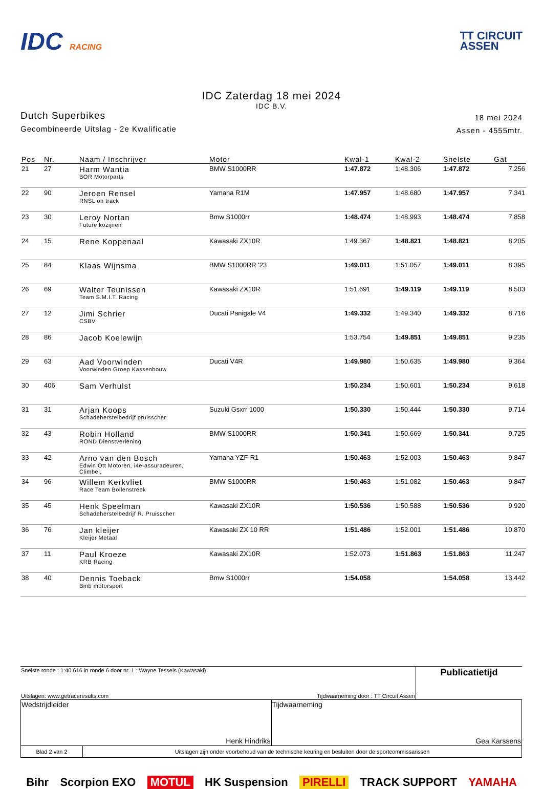IDC RACING
TT CIRCUIT
ASSEN
IDC Zaterdag 18 mei 2024
IDC B.V.
Dutch Superbikes
Gecombineerde Uitslag - 2e Kwalificatie
18 mei 2024
Assen - 4555mtr.
| Pos | Nr. | Naam / Inschrijver | Motor | Kwal-1 | Kwal-2 | Snelste | Gat |
| --- | --- | --- | --- | --- | --- | --- | --- |
| 21 | 27 | Harm Wantia BOR Motorparts | BMW S1000RR | 1:47.872 | 1:48.306 | 1:47.872 | 7.256 |
| 22 | 90 | Jeroen Rensel RNSL on track | Yamaha R1M | 1:47.957 | 1:48.680 | 1:47.957 | 7.341 |
| 23 | 30 | Leroy Nortan Future kozijnen | Bmw S1000rr | 1:48.474 | 1:48.993 | 1:48.474 | 7.858 |
| 24 | 15 | Rene Koppenaal | Kawasaki ZX10R | 1:49.367 | 1:48.821 | 1:48.821 | 8.205 |
| 25 | 84 | Klaas Wijnsma | BMW S1000RR '23 | 1:49.011 | 1:51.057 | 1:49.011 | 8.395 |
| 26 | 69 | Walter Teunissen Team S.M.I.T. Racing | Kawasaki ZX10R | 1:51.691 | 1:49.119 | 1:49.119 | 8.503 |
| 27 | 12 | Jimi Schrier CSBV | Ducati Panigale V4 | 1:49.332 | 1:49.340 | 1:49.332 | 8.716 |
| 28 | 86 | Jacob Koelewijn | | 1:53.754 | 1:49.851 | 1:49.851 | 9.235 |
| 29 | 63 | Aad Voorwinden Voorwinden Groep Kassenbouw | Ducati V4R | 1:49.980 | 1:50.635 | 1:49.980 | 9.364 |
| 30 | 406 | Sam Verhulst | | 1:50.234 | 1:50.601 | 1:50.234 | 9.618 |
| 31 | 31 | Arjan Koops Schadeherstelbedrijf pruisscher | Suzuki Gsxrr 1000 | 1:50.330 | 1:50.444 | 1:50.330 | 9.714 |
| 32 | 43 | Robin Holland ROND Dienstverlening | BMW S1000RR | 1:50.341 | 1:50.669 | 1:50.341 | 9.725 |
| 33 | 42 | Arno van den Bosch Edwin Ott Motoren, i4e-assuradeuren, Climbel, | Yamaha YZF-R1 | 1:50.463 | 1:52.003 | 1:50.463 | 9.847 |
| 34 | 96 | Willem Kerkvliet Race Team Bollenstreek | BMW S1000RR | 1:50.463 | 1:51.082 | 1:50.463 | 9.847 |
| 35 | 45 | Henk Speelman Schadeherstelbedrijf R. Pruisscher | Kawasaki ZX10R | 1:50.536 | 1:50.588 | 1:50.536 | 9.920 |
| 36 | 76 | Jan kleijer Kleijer Metaal | Kawasaki ZX 10 RR | 1:51.486 | 1:52.001 | 1:51.486 | 10.870 |
| 37 | 11 | Paul Kroeze KRB Racing | Kawasaki ZX10R | 1:52.073 | 1:51.863 | 1:51.863 | 11.247 |
| 38 | 40 | Dennis Toeback Bmb motorsport | Bmw S1000rr | 1:54.058 | | 1:54.058 | 13.442 |
| Snelste ronde : 1:40.616 in ronde 6 door nr. 1 : Wayne Tessels (Kawasaki) | Publicatietijd |
| Uitslagen: www.getraceresults.com Tijdwaarneming door : TT Circuit Assen | |
| Wedstrijdleider Henk Hindriks | Tijdwaarneming Gea Karssens |
| Blad 2 van 2 | Uitslagen zijn onder voorbehoud van de technische keuring en besluiten door de sportcommissarissen |
Bihr Scorpion EXO MOTUL HK Suspension PIRELLI TRACK SUPPORT YAMAHA